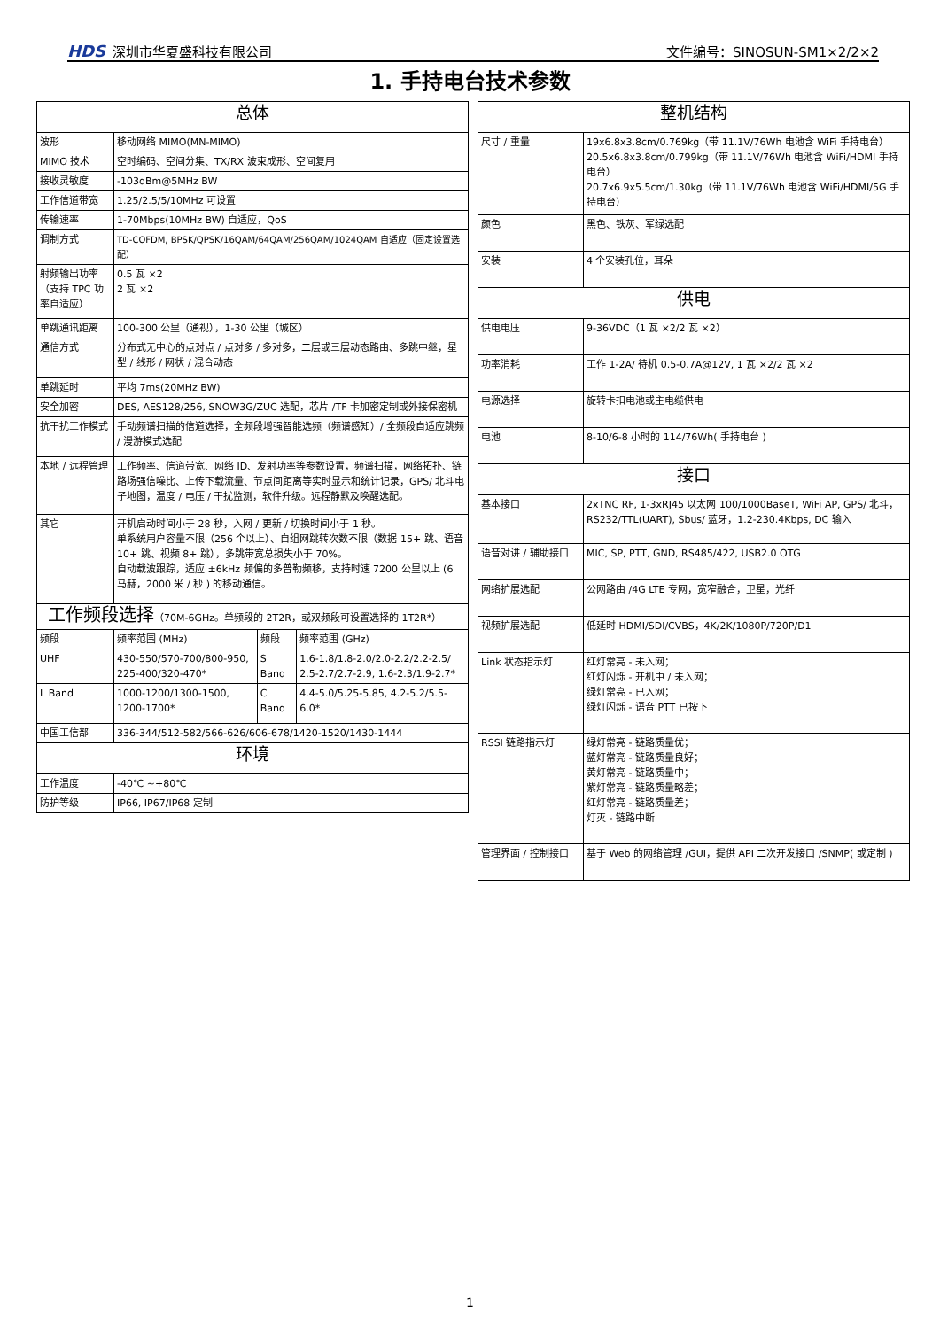HDS 深圳市华夏盛科技有限公司
文件编号：SINOSUN-SM1×2/2×2
1. 手持电台技术参数
| 总体 | | | |
| --- | --- | --- | --- |
| 波形 | 移动网络 MIMO(MN-MIMO) | | |
| MIMO 技术 | 空时编码、空间分集、TX/RX 波束成形、空间复用 | | |
| 接收灵敏度 | -103dBm@5MHz BW | | |
| 工作信道带宽 | 1.25/2.5/5/10MHz 可设置 | | |
| 传输速率 | 1-70Mbps(10MHz BW) 自适应，QoS | | |
| 调制方式 | TD-COFDM, BPSK/QPSK/16QAM/64QAM/256QAM/1024QAM 自适应（固定设置选配） | | |
| 射频输出功率（支持 TPC 功率自适应） | 0.5 瓦 ×2 2 瓦 ×2 | | |
| 单跳通讯距离 | 100-300 公里（通视），1-30 公里（城区） | | |
| 通信方式 | 分布式无中心的点对点 / 点对多 / 多对多，二层或三层动态路由、多跳中继，星型 / 线形 / 网状 / 混合动态 | | |
| 单跳延时 | 平均 7ms(20MHz BW) | | |
| 安全加密 | DES, AES128/256, SNOW3G/ZUC 选配，芯片 /TF 卡加密定制或外接保密机 | | |
| 抗干扰工作模式 | 手动频谱扫描的信道选择，全频段增强智能选频（频谱感知）/ 全频段自适应跳频 / 漫游模式选配 | | |
| 本地 / 远程管理 | 工作频率、信道带宽、网络 ID、发射功率等参数设置，频谱扫描，网络拓扑、链路场强信噪比、上传下载流量、节点间距离等实时显示和统计记录，GPS/ 北斗电子地图，温度 / 电压 / 干扰监测，软件升级。远程静默及唤醒选配。 | | |
| 其它 | 开机启动时间小于 28 秒，入网 / 更新 / 切换时间小于 1 秒。 单系统用户容量不限（256 个以上）、自组网跳转次数不限（数据 15+ 跳、语音 10+ 跳、视频 8+ 跳），多跳带宽总损失小于 70%。 自动载波跟踪，适应 ±6kHz 频偏的多普勒频移，支持时速 7200 公里以上 (6 马赫，2000 米 / 秒 ) 的移动通信。 | | |
| 工作频段选择 （70M-6GHz。单频段的 2T2R，或双频段可设置选择的 1T2R*） | | | |
| 频段 | 频率范围 (MHz) | 频段 | 频率范围 (GHz) |
| UHF | 430-550/570-700/800-950, 225-400/320-470* | S Band | 1.6-1.8/1.8-2.0/2.0-2.2/2.2-2.5/ 2.5-2.7/2.7-2.9, 1.6-2.3/1.9-2.7* |
| L Band | 1000-1200/1300-1500, 1200-1700* | C Band | 4.4-5.0/5.25-5.85, 4.2-5.2/5.5-6.0* |
| 中国工信部 | 336-344/512-582/566-626/606-678/1420-1520/1430-1444 | | |
| 环境 | | | |
| 工作温度 | -40℃ ~+80℃ | | |
| 防护等级 | IP66, IP67/IP68 定制 | | |
| 整机结构 | |
| --- | --- |
| 尺寸 / 重量 | 19x6.8x3.8cm/0.769kg（带 11.1V/76Wh 电池含 WiFi 手持电台） 20.5x6.8x3.8cm/0.799kg（带 11.1V/76Wh 电池含 WiFi/HDMI 手持电台） 20.7x6.9x5.5cm/1.30kg（带 11.1V/76Wh 电池含 WiFi/HDMI/5G 手持电台） |
| 颜色 | 黑色、铁灰、军绿选配 |
| 安装 | 4 个安装孔位，耳朵 |
| 供电 | |
| 供电电压 | 9-36VDC（1 瓦 ×2/2 瓦 ×2） |
| 功率消耗 | 工作 1-2A/ 待机 0.5-0.7A@12V, 1 瓦 ×2/2 瓦 ×2 |
| 电源选择 | 旋转卡扣电池或主电缆供电 |
| 电池 | 8-10/6-8 小时的 114/76Wh( 手持电台 ) |
| 接口 | |
| 基本接口 | 2xTNC RF, 1-3xRJ45 以太网 100/1000BaseT, WiFi AP, GPS/ 北斗，RS232/TTL(UART), Sbus/ 蓝牙，1.2-230.4Kbps, DC 输入 |
| 语音对讲 / 辅助接口 | MIC, SP, PTT, GND, RS485/422, USB2.0 OTG |
| 网络扩展选配 | 公网路由 /4G LTE 专网，宽窄融合，卫星，光纤 |
| 视频扩展选配 | 低延时 HDMI/SDI/CVBS，4K/2K/1080P/720P/D1 |
| Link 状态指示灯 | 红灯常亮 - 未入网； 红灯闪烁 - 开机中 / 未入网； 绿灯常亮 - 已入网； 绿灯闪烁 - 语音 PTT 已按下 |
| RSSI 链路指示灯 | 绿灯常亮 - 链路质量优； 蓝灯常亮 - 链路质量良好； 黄灯常亮 - 链路质量中； 紫灯常亮 - 链路质量略差； 红灯常亮 - 链路质量差； 灯灭 - 链路中断 |
| 管理界面 / 控制接口 | 基于 Web 的网络管理 /GUI，提供 API 二次开发接口 /SNMP( 或定制 ) |
1